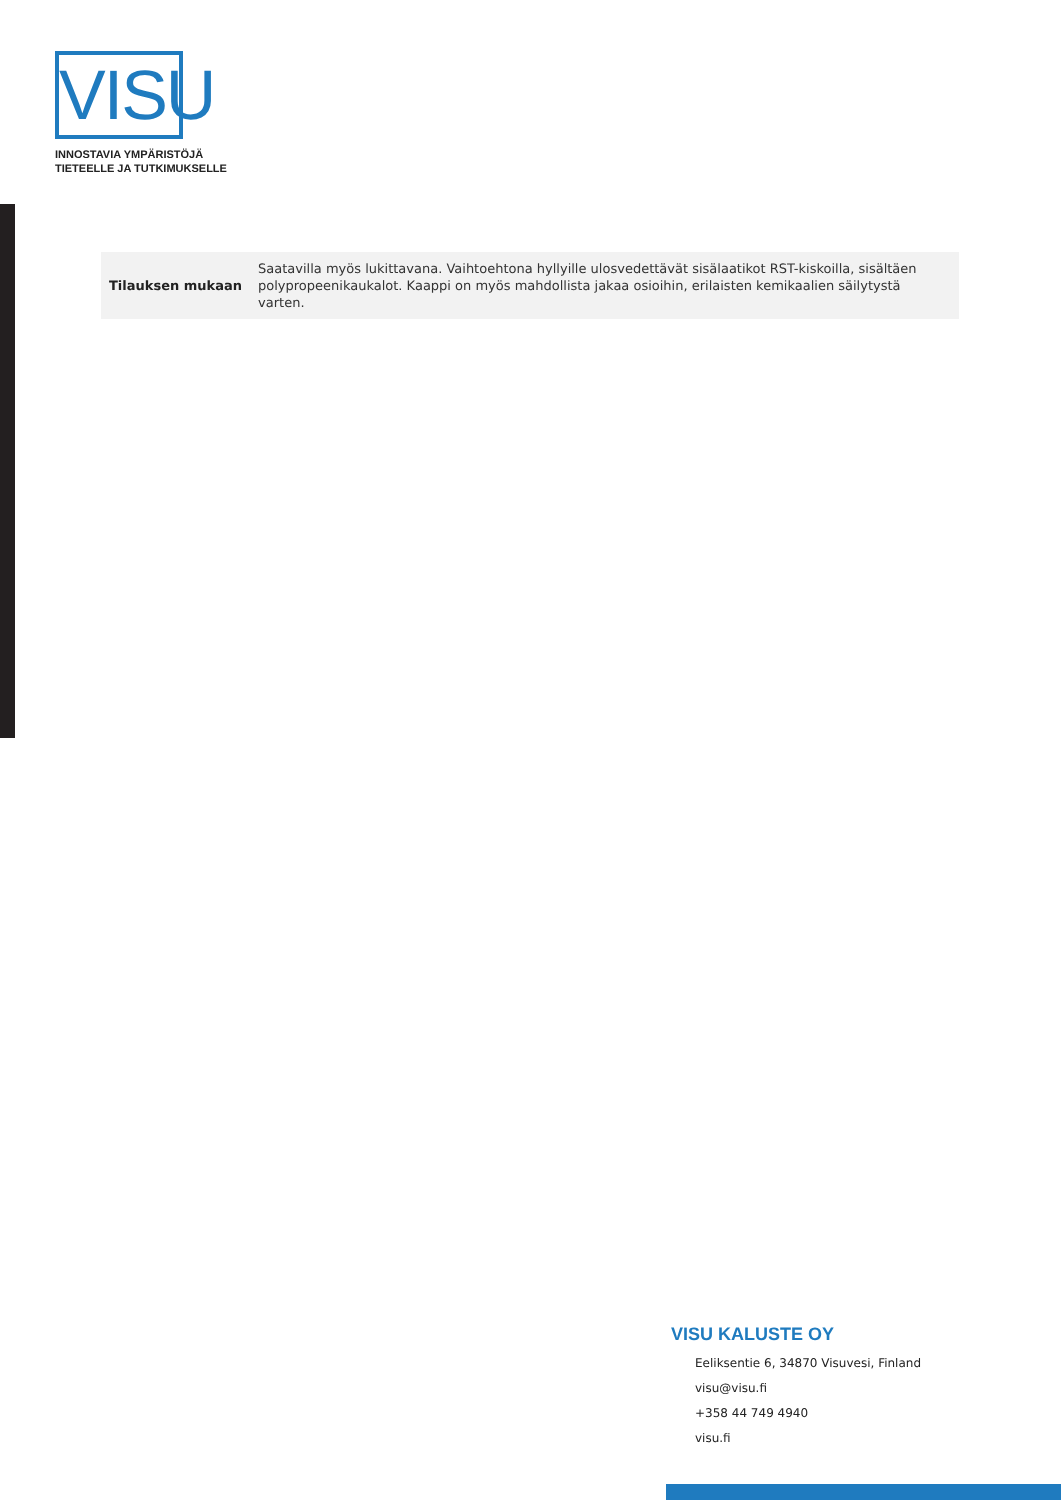VISU
INNOSTAVIA YMPÄRISTÖJÄ
TIETEELLE JA TUTKIMUKSELLE
| Tilauksen mukaan | Saatavilla myös lukittavana. Vaihtoehtona hyllyille ulosvedettävät sisälaatikot RST-kiskoilla, sisältäen polypropeenikaukalot. Kaappi on myös mahdollista jakaa osioihin, erilaisten kemikaalien säilytystä varten. |
VISU KALUSTE OY
Eeliksentie 6, 34870 Visuvesi, Finland
visu@visu.fi
+358 44 749 4940
visu.fi